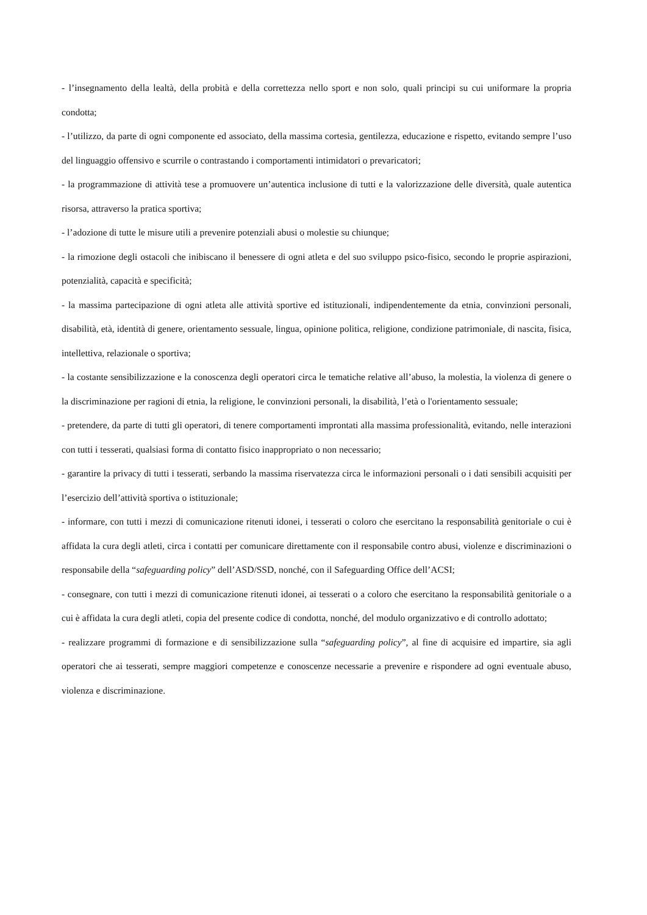- l’insegnamento della lealtà, della probità e della correttezza nello sport e non solo, quali principi su cui uniformare la propria condotta;
- l’utilizzo, da parte di ogni componente ed associato, della massima cortesia, gentilezza, educazione e rispetto, evitando sempre l’uso del linguaggio offensivo e scurrile o contrastando i comportamenti intimidatori o prevaricatori;
- la programmazione di attività tese a promuovere un’autentica inclusione di tutti e la valorizzazione delle diversità, quale autentica risorsa, attraverso la pratica sportiva;
- l’adozione di tutte le misure utili a prevenire potenziali abusi o molestie su chiunque;
- la rimozione degli ostacoli che inibiscano il benessere di ogni atleta e del suo sviluppo psico-fisico, secondo le proprie aspirazioni, potenzialità, capacità e specificità;
- la massima partecipazione di ogni atleta alle attività sportive ed istituzionali, indipendentemente da etnia, convinzioni personali, disabilità, età, identità di genere, orientamento sessuale, lingua, opinione politica, religione, condizione patrimoniale, di nascita, fisica, intellettiva, relazionale o sportiva;
- la costante sensibilizzazione e la conoscenza degli operatori circa le tematiche relative all’abuso, la molestia, la violenza di genere o la discriminazione per ragioni di etnia, la religione, le convinzioni personali, la disabilità, l’età o l'orientamento sessuale;
- pretendere, da parte di tutti gli operatori, di tenere comportamenti improntati alla massima professionalità, evitando, nelle interazioni con tutti i tesserati, qualsiasi forma di contatto fisico inappropriato o non necessario;
- garantire la privacy di tutti i tesserati, serbando la massima riservatezza circa le informazioni personali o i dati sensibili acquisiti per l’esercizio dell’attività sportiva o istituzionale;
- informare, con tutti i mezzi di comunicazione ritenuti idonei, i tesserati o coloro che esercitano la responsabilità genitoriale o cui è affidata la cura degli atleti, circa i contatti per comunicare direttamente con il responsabile contro abusi, violenze e discriminazioni o responsabile della “safeguarding policy” dell’ASD/SSD, nonché, con il Safeguarding Office dell’ACSI;
- consegnare, con tutti i mezzi di comunicazione ritenuti idonei, ai tesserati o a coloro che esercitano la responsabilità genitoriale o a cui è affidata la cura degli atleti, copia del presente codice di condotta, nonché, del modulo organizzativo e di controllo adottato;
- realizzare programmi di formazione e di sensibilizzazione sulla “safeguarding policy”, al fine di acquisire ed impartire, sia agli operatori che ai tesserati, sempre maggiori competenze e conoscenze necessarie a prevenire e rispondere ad ogni eventuale abuso, violenza e discriminazione.